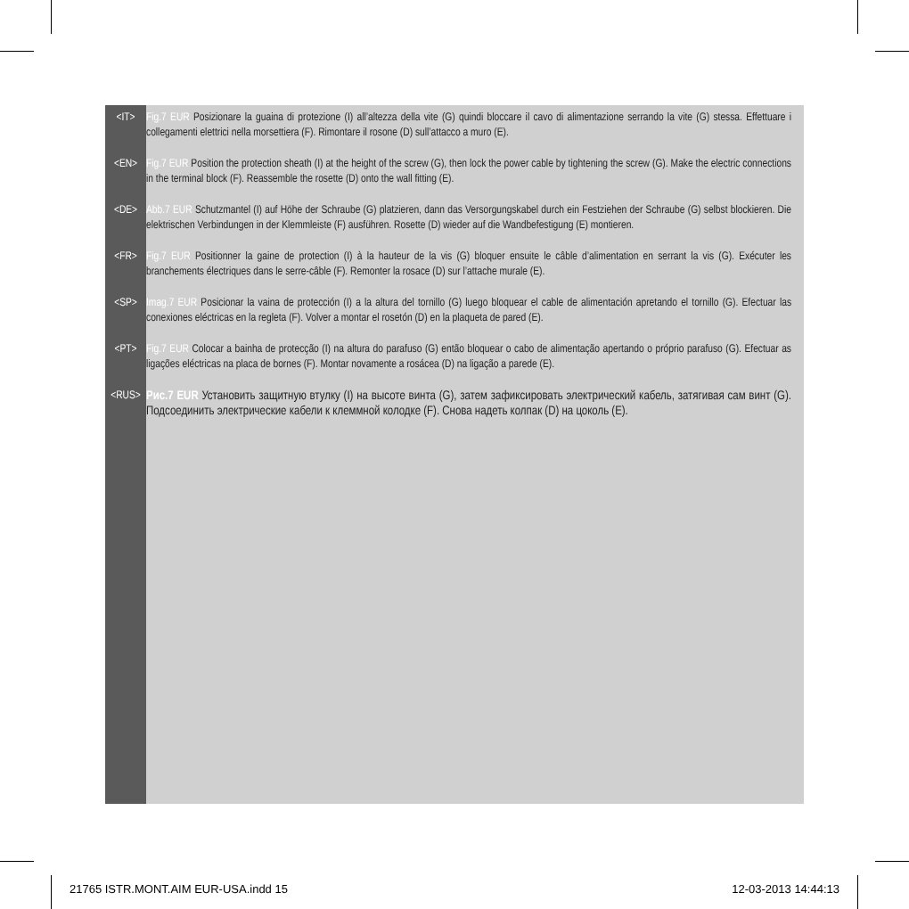<IT> Fig.7 EUR Posizionare la guaina di protezione (I) all’altezza della vite (G) quindi bloccare il cavo di alimentazione serrando la vite (G) stessa. Effettuare i collegamenti elettrici nella morsettiera (F). Rimontare il rosone (D) sull’attacco a muro (E).
<EN> Fig.7 EUR Position the protection sheath (I) at the height of the screw (G), then lock the power cable by tightening the screw (G). Make the electric connections in the terminal block (F). Reassemble the rosette (D) onto the wall fitting (E).
<DE> Abb.7 EUR Schutzmantel (I) auf Höhe der Schraube (G) platzieren, dann das Versorgungskabel durch ein Festziehen der Schraube (G) selbst blockieren. Die elektrischen Verbindungen in der Klemmleiste (F) ausführen. Rosette (D) wieder auf die Wandbefestigung (E) montieren.
<FR> Fig.7 EUR Positionner la gaine de protection (I) à la hauteur de la vis (G) bloquer ensuite le câble d’alimentation en serrant la vis (G). Exécuter les branchements électriques dans le serre-câble (F). Remonter la rosace (D) sur l’attache murale (E).
<SP> Imag.7 EUR Posicionar la vaina de protección (I) a la altura del tornillo (G) luego bloquear el cable de alimentación apretando el tornillo (G). Efectuar las conexiones eléctricas en la regleta (F). Volver a montar el rosetón (D) en la plaqueta de pared (E).
<PT> Fig.7 EUR Colocar a bainha de protecção (I) na altura do parafuso (G) então bloquear o cabo de alimentação apertando o próprio parafuso (G). Efectuar as ligações eléctricas na placa de bornes (F). Montar novamente a rosácea (D) na ligação a parede (E).
<RUS> Рис.7 EUR Установить защитную втулку (I) на высоте винта (G), затем зафиксировать электрический кабель, затягивая сам винт (G). Подсоединить электрические кабели к клеммной колодке (F). Снова надеть колпак (D) на цоколь (E).
21765 ISTR.MONT.AIM EUR-USA.indd 15 12-03-2013 14:44:13